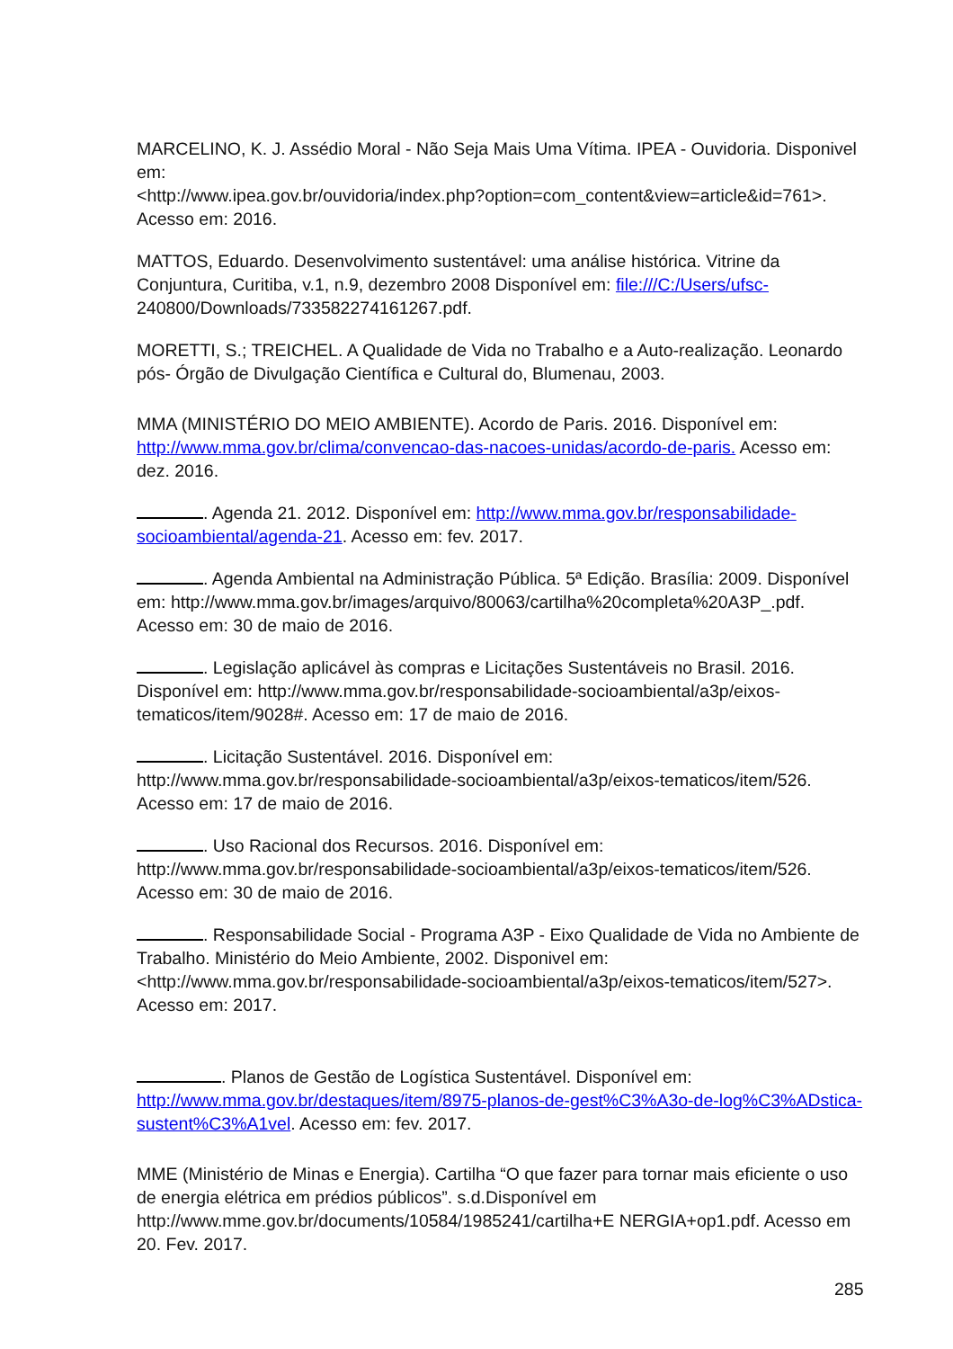MARCELINO, K. J. Assédio Moral - Não Seja Mais Uma Vítima. IPEA - Ouvidoria. Disponivel em:
<http://www.ipea.gov.br/ouvidoria/index.php?option=com_content&view=article&id=761>. Acesso em: 2016.
MATTOS, Eduardo. Desenvolvimento sustentável: uma análise histórica. Vitrine da Conjuntura, Curitiba, v.1, n.9, dezembro 2008 Disponível em: file:///C:/Users/ufsc- 240800/Downloads/733582274161267.pdf.
MORETTI, S.; TREICHEL. A Qualidade de Vida no Trabalho e a Auto-realização. Leonardo pós- Órgão de Divulgação Científica e Cultural do, Blumenau, 2003.
MMA (MINISTÉRIO DO MEIO AMBIENTE). Acordo de Paris. 2016. Disponível em: http://www.mma.gov.br/clima/convencao-das-nacoes-unidas/acordo-de-paris. Acesso em: dez. 2016.
. Agenda 21. 2012. Disponível em: http://www.mma.gov.br/responsabilidade-socioambiental/agenda-21. Acesso em: fev. 2017.
. Agenda Ambiental na Administração Pública. 5ª Edição. Brasília: 2009. Disponível em: http://www.mma.gov.br/images/arquivo/80063/cartilha%20completa%20A3P_.pdf. Acesso em: 30 de maio de 2016.
. Legislação aplicável às compras e Licitações Sustentáveis no Brasil. 2016. Disponível em: http://www.mma.gov.br/responsabilidade-socioambiental/a3p/eixos-tematicos/item/9028#. Acesso em: 17 de maio de 2016.
. Licitação Sustentável. 2016. Disponível em: http://www.mma.gov.br/responsabilidade-socioambiental/a3p/eixos-tematicos/item/526. Acesso em: 17 de maio de 2016.
. Uso Racional dos Recursos. 2016. Disponível em: http://www.mma.gov.br/responsabilidade-socioambiental/a3p/eixos-tematicos/item/526. Acesso em: 30 de maio de 2016.
. Responsabilidade Social - Programa A3P - Eixo Qualidade de Vida no Ambiente de Trabalho. Ministério do Meio Ambiente, 2002. Disponivel em:
<http://www.mma.gov.br/responsabilidade-socioambiental/a3p/eixos-tematicos/item/527>. Acesso em: 2017.
. Planos de Gestão de Logística Sustentável. Disponível em: http://www.mma.gov.br/destaques/item/8975-planos-de-gest%C3%A3o-de-log%C3%ADstica-sustent%C3%A1vel. Acesso em: fev. 2017.
MME (Ministério de Minas e Energia). Cartilha “O que fazer para tornar mais eficiente o uso de energia elétrica em prédios públicos”. s.d.Disponível em http://www.mme.gov.br/documents/10584/1985241/cartilha+E NERGIA+op1.pdf. Acesso em 20. Fev. 2017.
285